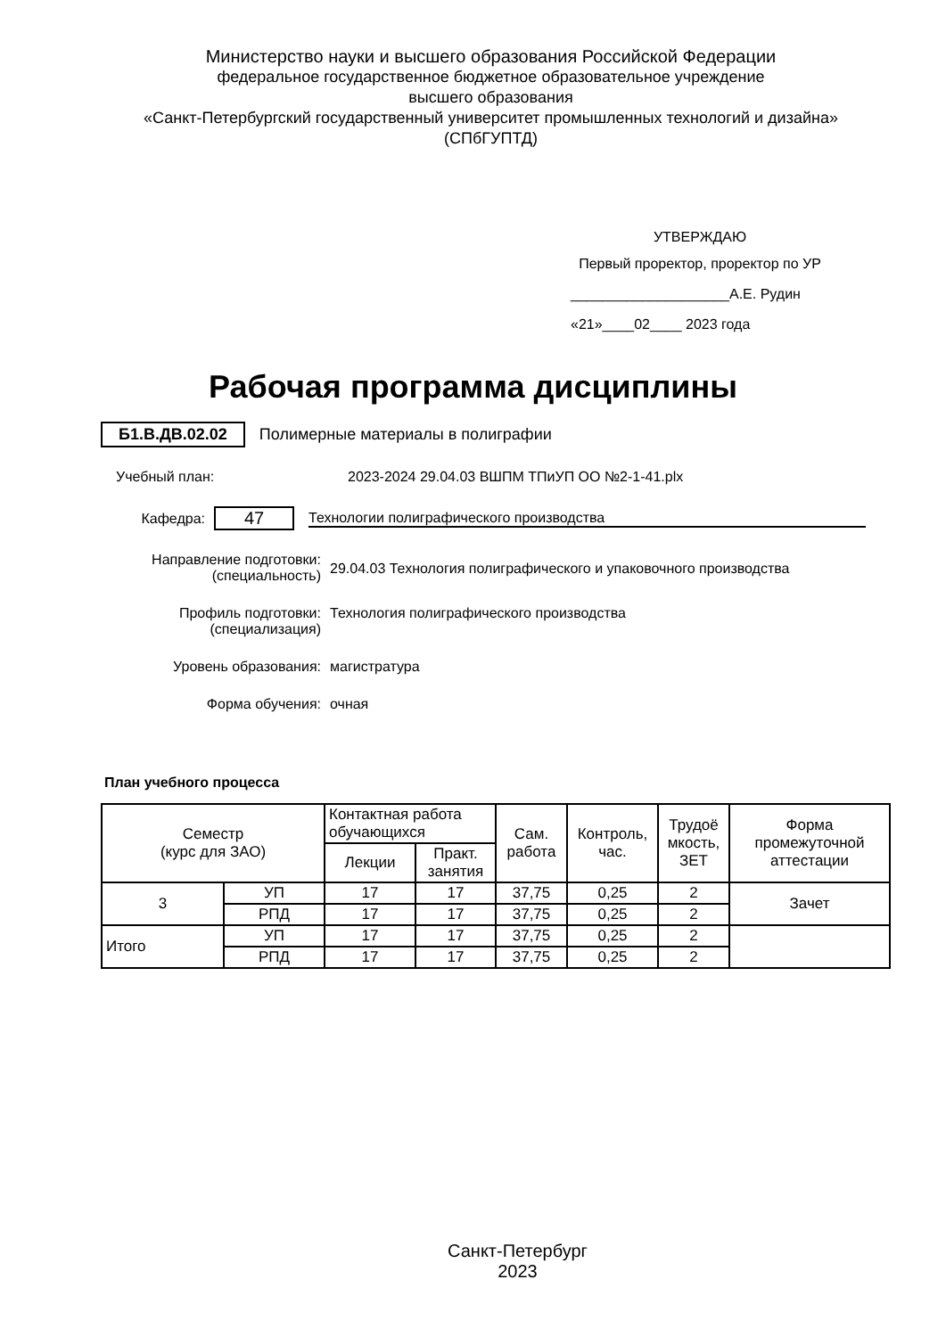Министерство науки и высшего образования Российской Федерации
федеральное государственное бюджетное образовательное учреждение
высшего образования
«Санкт-Петербургский государственный университет промышленных технологий и дизайна»
(СПбГУПТД)
УТВЕРЖДАЮ
Первый проректор, проректор по УР
____________________А.Е. Рудин
«21»____02____ 2023 года
Рабочая программа дисциплины
Б1.В.ДВ.02.02 Полимерные материалы в полиграфии
Учебный план: 2023-2024 29.04.03 ВШПМ ТПиУП ОО №2-1-41.plx
Кафедра:
47
Технологии полиграфического производства
Направление подготовки:
(специальность)
29.04.03 Технология полиграфического и упаковочного производства
Профиль подготовки:
(специализация)
Технология полиграфического производства
Уровень образования: магистратура
Форма обучения: очная
План учебного процесса
| Семестр (курс для ЗАО) | | Контактная работа обучающихся | | Сам. работа | Контроль, час. | Трудоё мкость, ЗЕТ | Форма промежуточной аттестации |
| --- | --- | --- | --- | --- | --- | --- | --- |
| | | Лекции | Практ. занятия | | | | |
| 3 | УП | 17 | 17 | 37,75 | 0,25 | 2 | Зачет |
| | РПД | 17 | 17 | 37,75 | 0,25 | 2 | |
| Итого | УП | 17 | 17 | 37,75 | 0,25 | 2 | |
| | РПД | 17 | 17 | 37,75 | 0,25 | 2 | |
Санкт-Петербург
2023